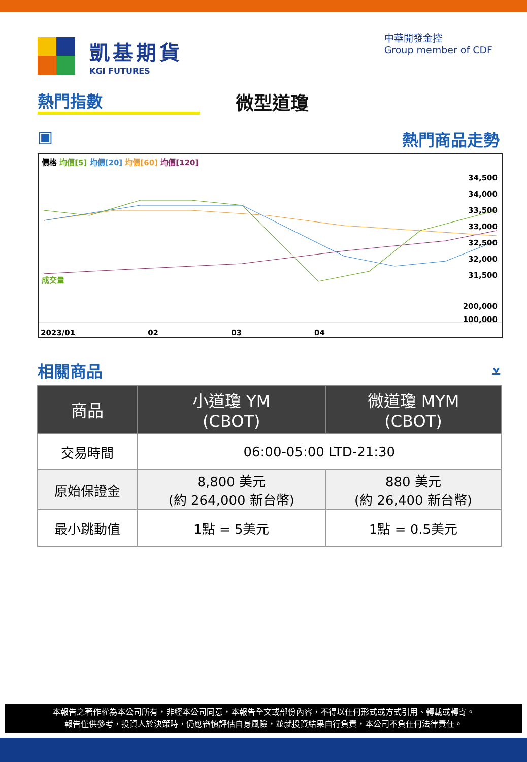凱基期貨
KGI FUTURES
中華開發金控
Group member of CDF
熱門指數 微型道瓊
▣ 熱門商品走勢
價格 均價[5] 均價[20] 均價[60] 均價[120]
34,500
34,000
33,500
33,000
32,500
32,000
31,500
成交量
200,000
100,000
2023/01 02 03 04
相關商品 ⩡
| 商品 | 小道瓊 YM (CBOT) | 微道瓊 MYM (CBOT) |
| --- | --- | --- |
| 交易時間 | 06:00-05:00 LTD-21:30 | |
| 原始保證金 | 8,800 美元 (約 264,000 新台幣) | 880 美元 (約 26,400 新台幣) |
| 最小跳動值 | 1點 = 5美元 | 1點 = 0.5美元 |
本報告之著作權為本公司所有，非經本公司同意，本報告全文或部份內容，不得以任何形式或方式引用、轉載或轉寄。
報告僅供參考，投資人於決策時，仍應審慎評估自身風險，並就投資結果自行負責，本公司不負任何法律責任。